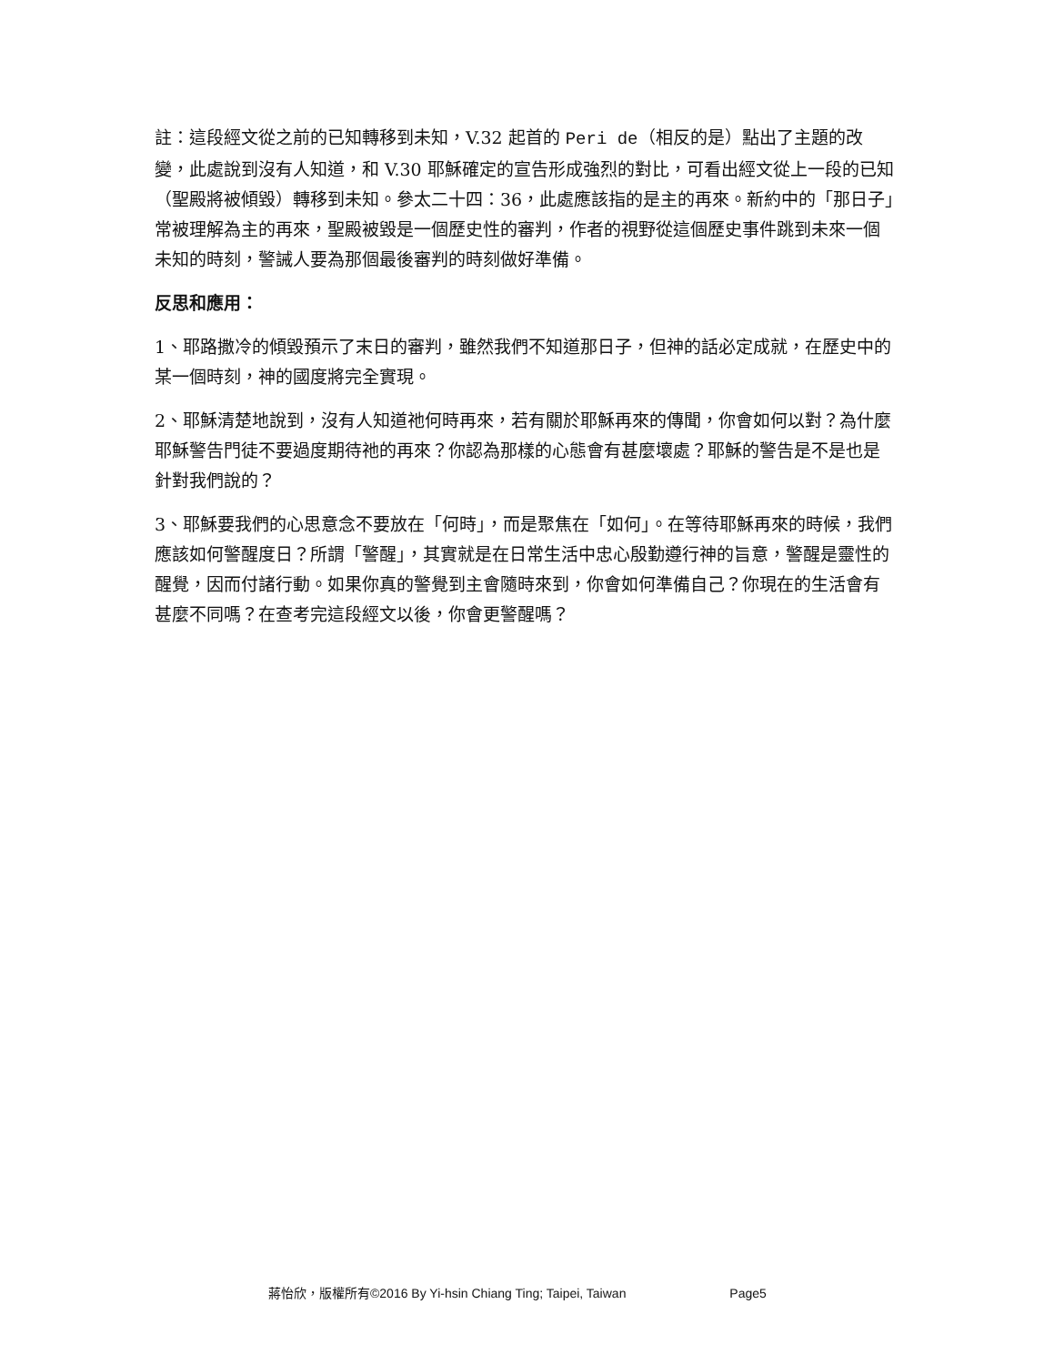註：這段經文從之前的已知轉移到未知，V.32 起首的 Peri de（相反的是）點出了主題的改變，此處說到沒有人知道，和 V.30 耶穌確定的宣告形成強烈的對比，可看出經文從上一段的已知（聖殿將被傾毀）轉移到未知。參太二十四：36，此處應該指的是主的再來。新約中的「那日子」常被理解為主的再來，聖殿被毀是一個歷史性的審判，作者的視野從這個歷史事件跳到未來一個未知的時刻，警誡人要為那個最後審判的時刻做好準備。
反思和應用：
1、耶路撒冷的傾毀預示了末日的審判，雖然我們不知道那日子，但神的話必定成就，在歷史中的某一個時刻，神的國度將完全實現。
2、耶穌清楚地說到，沒有人知道祂何時再來，若有關於耶穌再來的傳聞，你會如何以對？為什麼耶穌警告門徒不要過度期待祂的再來？你認為那樣的心態會有甚麼壞處？耶穌的警告是不是也是針對我們說的？
3、耶穌要我們的心思意念不要放在「何時」，而是聚焦在「如何」。在等待耶穌再來的時候，我們應該如何警醒度日？所謂「警醒」，其實就是在日常生活中忠心殷勤遵行神的旨意，警醒是靈性的醒覺，因而付諸行動。如果你真的警覺到主會隨時來到，你會如何準備自己？你現在的生活會有甚麼不同嗎？在查考完這段經文以後，你會更警醒嗎？
蔣怡欣，版權所有©2016 By Yi-hsin Chiang Ting; Taipei, Taiwan Page5